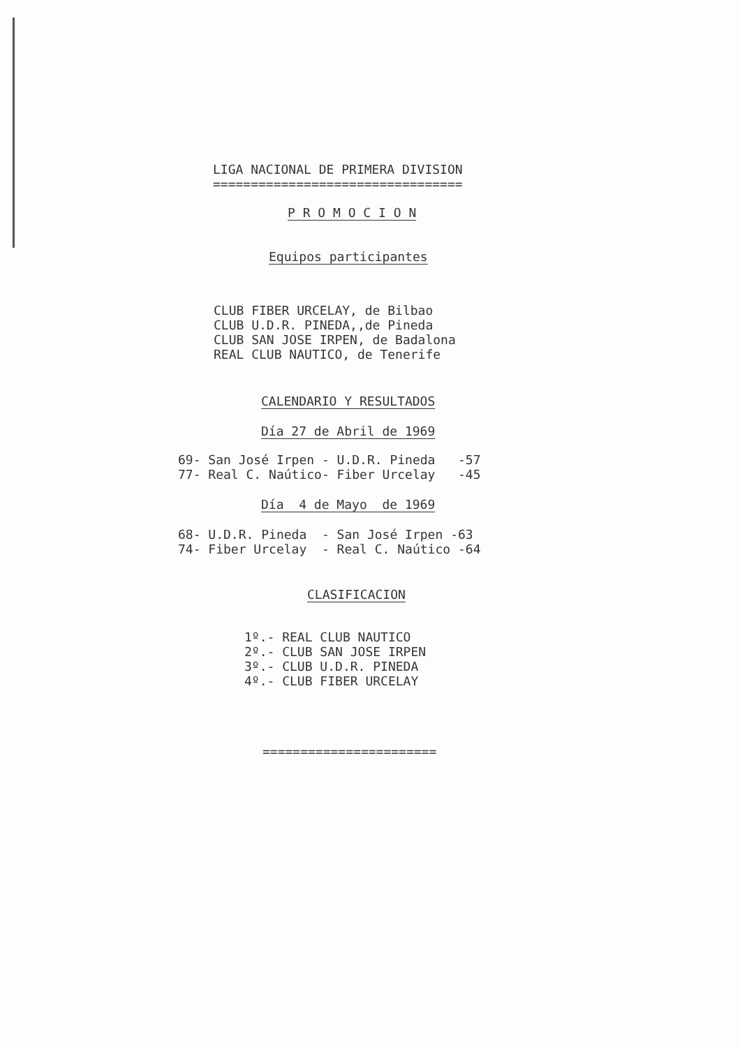LIGA NACIONAL DE PRIMERA DIVISION
=================================
P R O M O C I O N
Equipos participantes
CLUB FIBER URCELAY, de Bilbao
CLUB U.D.R. PINEDA,,de Pineda
CLUB SAN JOSE IRPEN, de Badalona
REAL CLUB NAUTICO, de Tenerife
CALENDARIO Y RESULTADOS
Día 27 de Abril de 1969
69- San José Irpen - U.D.R. Pineda   -57
77- Real C. Naútico- Fiber Urcelay   -45
Día  4 de Mayo  de 1969
68- U.D.R. Pineda  - San José Irpen -63
74- Fiber Urcelay  - Real C. Naútico -64
CLASIFICACION
1º.- REAL CLUB NAUTICO
2º.- CLUB SAN JOSE IRPEN
3º.- CLUB U.D.R. PINEDA
4º.- CLUB FIBER URCELAY
=======================